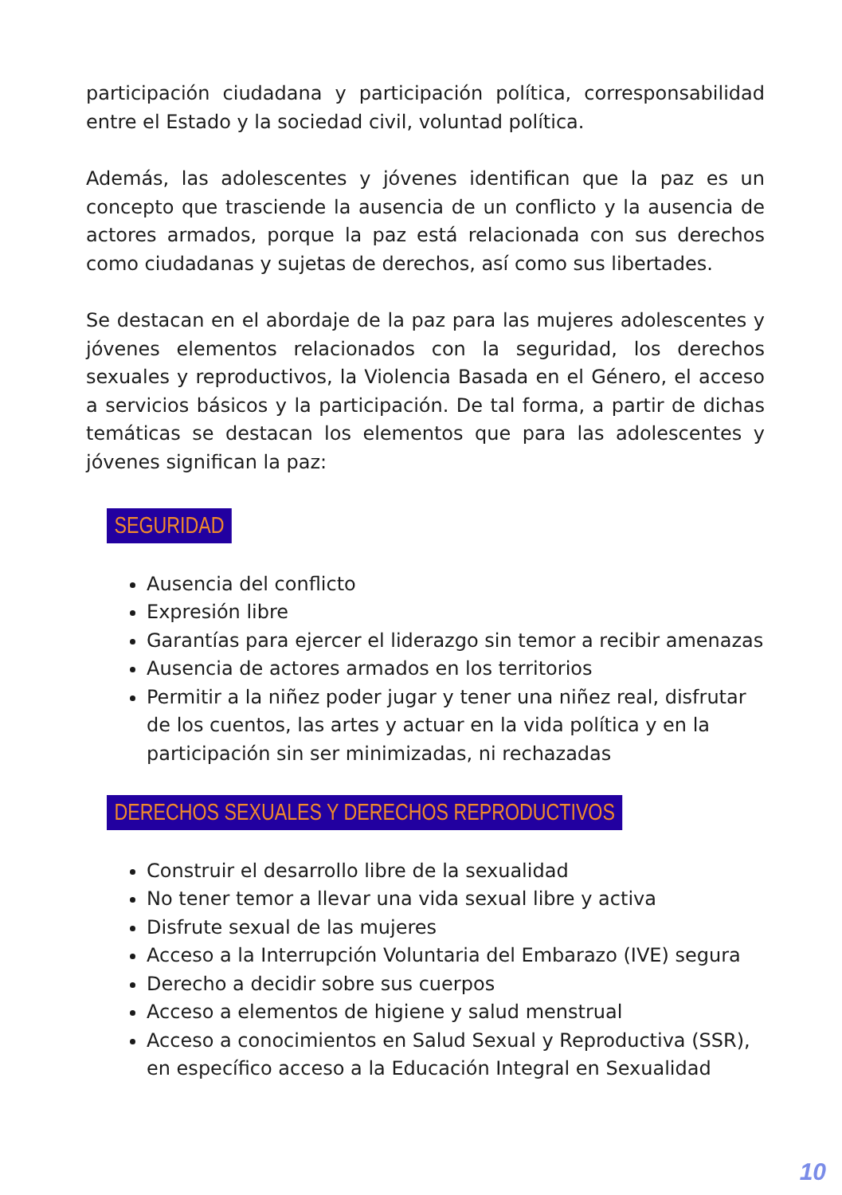participación ciudadana y participación política, corresponsabilidad entre el Estado y la sociedad civil, voluntad política.
Además, las adolescentes y jóvenes identifican que la paz es un concepto que trasciende la ausencia de un conflicto y la ausencia de actores armados, porque la paz está relacionada con sus derechos como ciudadanas y sujetas de derechos, así como sus libertades.
Se destacan en el abordaje de la paz para las mujeres adolescentes y jóvenes elementos relacionados con la seguridad, los derechos sexuales y reproductivos, la Violencia Basada en el Género, el acceso a servicios básicos y la participación. De tal forma, a partir de dichas temáticas se destacan los elementos que para las adolescentes y jóvenes significan la paz:
SEGURIDAD
Ausencia del conflicto
Expresión libre
Garantías para ejercer el liderazgo sin temor a recibir amenazas
Ausencia de actores armados en los territorios
Permitir a la niñez poder jugar y tener una niñez real, disfrutar de los cuentos, las artes y actuar en la vida política y en la participación sin ser minimizadas, ni rechazadas
DERECHOS SEXUALES Y DERECHOS REPRODUCTIVOS
Construir el desarrollo libre de la sexualidad
No tener temor a llevar una vida sexual libre y activa
Disfrute sexual de las mujeres
Acceso a la Interrupción Voluntaria del Embarazo (IVE) segura
Derecho a decidir sobre sus cuerpos
Acceso a elementos de higiene y salud menstrual
Acceso a conocimientos en Salud Sexual y Reproductiva (SSR), en específico acceso a la Educación Integral en Sexualidad
10